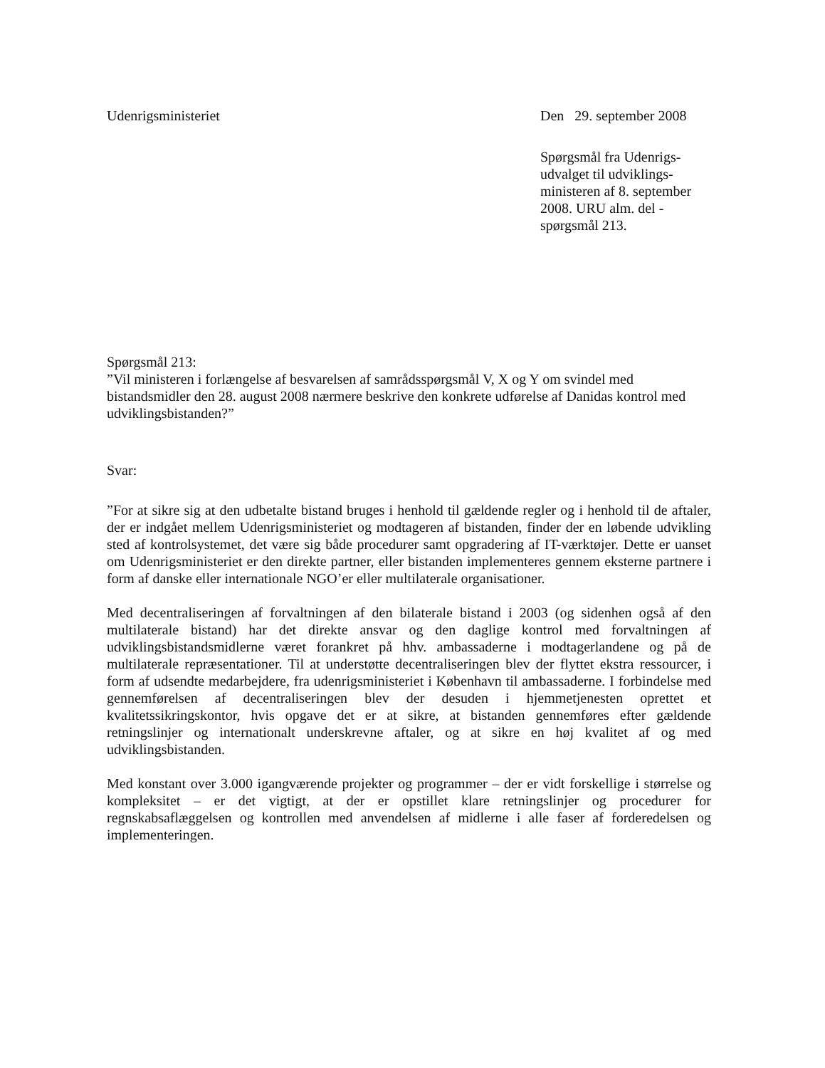Udenrigsministeriet Den 29. september 2008
Spørgsmål fra Udenrigs-
udvalget til udviklings-
ministeren af 8. september
2008. URU alm. del -
spørgsmål 213.
Spørgsmål 213:
”Vil ministeren i forlængelse af besvarelsen af samrådsspørgsmål V, X og Y om svindel med bistandsmidler den 28. august 2008 nærmere beskrive den konkrete udførelse af Danidas kontrol med udviklingsbistanden?”
Svar:
”For at sikre sig at den udbetalte bistand bruges i henhold til gældende regler og i henhold til de aftaler, der er indgået mellem Udenrigsministeriet og modtageren af bistanden, finder der en løbende udvikling sted af kontrolsystemet, det være sig både procedurer samt opgradering af IT-værktøjer. Dette er uanset om Udenrigsministeriet er den direkte partner, eller bistanden implementeres gennem eksterne partnere i form af danske eller internationale NGO’er eller multilaterale organisationer.
Med decentraliseringen af forvaltningen af den bilaterale bistand i 2003 (og sidenhen også af den multilaterale bistand) har det direkte ansvar og den daglige kontrol med forvaltningen af udviklingsbistandsmidlerne været forankret på hhv. ambassaderne i modtagerlandene og på de multilaterale repræsentationer. Til at understøtte decentraliseringen blev der flyttet ekstra ressourcer, i form af udsendte medarbejdere, fra udenrigsministeriet i København til ambassaderne. I forbindelse med gennemførelsen af decentraliseringen blev der desuden i hjemmetjenesten oprettet et kvalitetssikringskontor, hvis opgave det er at sikre, at bistanden gennemføres efter gældende retningslinjer og internationalt underskrevne aftaler, og at sikre en høj kvalitet af og med udviklingsbistanden.
Med konstant over 3.000 igangværende projekter og programmer – der er vidt forskellige i størrelse og kompleksitet – er det vigtigt, at der er opstillet klare retningslinjer og procedurer for regnskabsaflæggelsen og kontrollen med anvendelsen af midlerne i alle faser af forderedelsen og implementeringen.